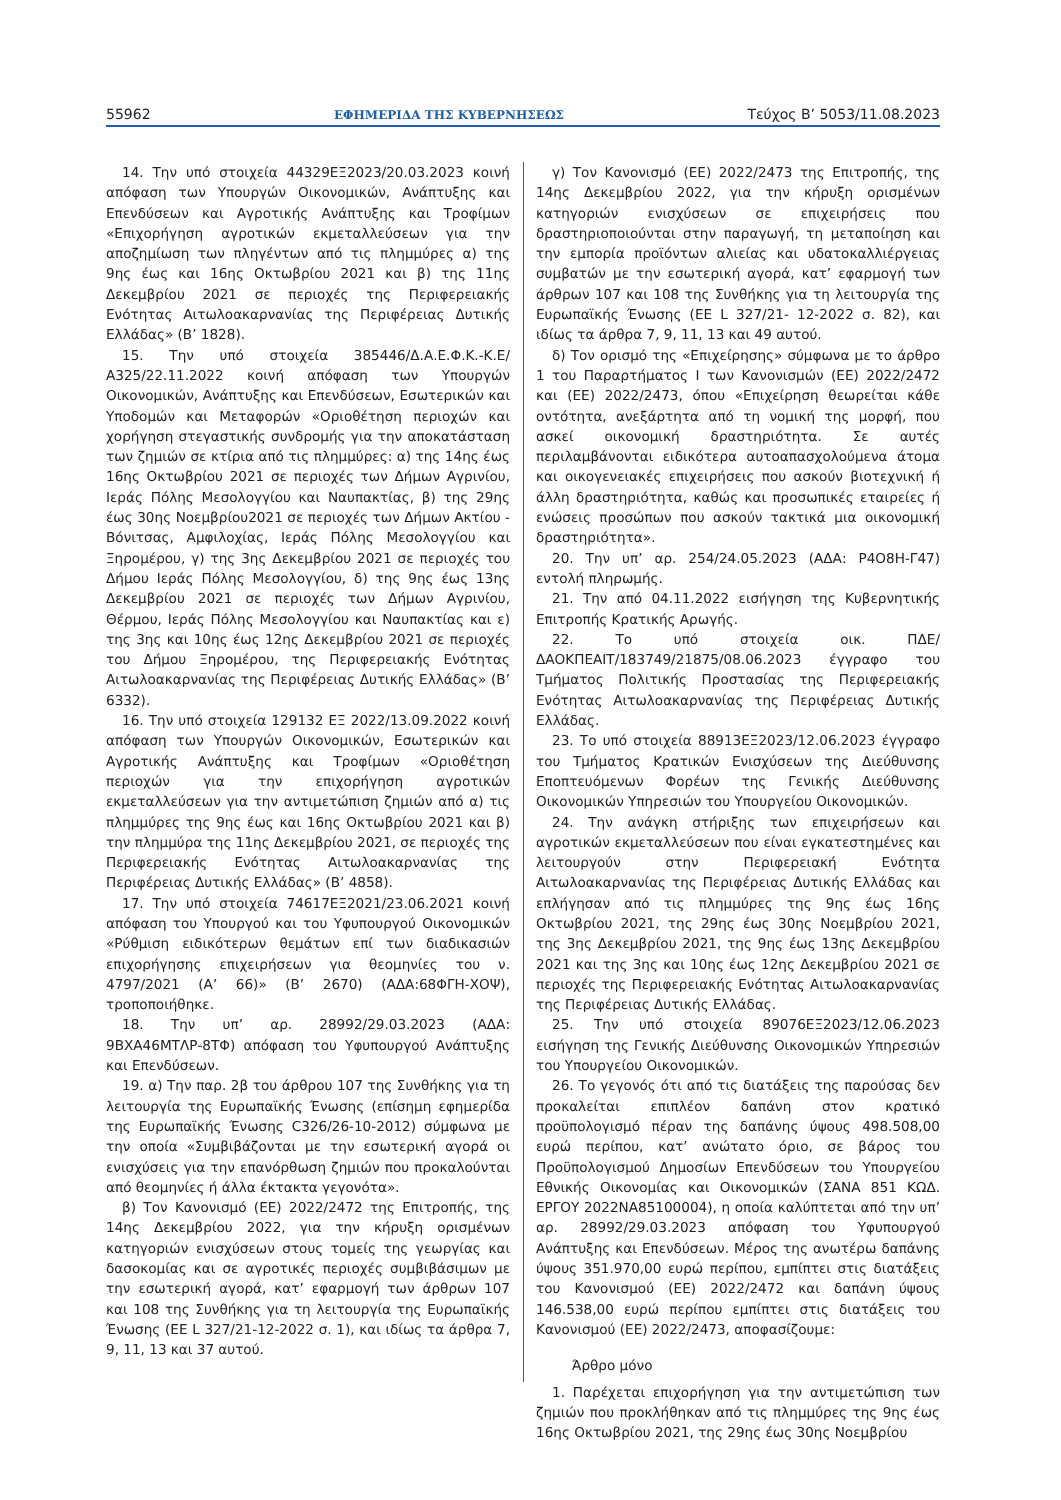55962 ΕΦΗΜΕΡΙΔΑ ΤΗΣ ΚΥΒΕΡΝΗΣΕΩΣ Τεύχος B’ 5053/11.08.2023
14. Την υπό στοιχεία 44329ΕΞ2023/20.03.2023 κοινή απόφαση των Υπουργών Οικονομικών, Ανάπτυξης και Επενδύσεων και Αγροτικής Ανάπτυξης και Τροφίμων «Επιχορήγηση αγροτικών εκμεταλλεύσεων για την αποζημίωση των πληγέντων από τις πλημμύρες α) της 9ης έως και 16ης Οκτωβρίου 2021 και β) της 11ης Δεκεμβρίου 2021 σε περιοχές της Περιφερειακής Ενότητας Αιτωλοακαρνανίας της Περιφέρειας Δυτικής Ελλάδας» (Β’ 1828).
15. Την υπό στοιχεία 385446/Δ.Α.Ε.Φ.Κ.-Κ.Ε/Α325/22.11.2022 κοινή απόφαση των Υπουργών Οικονομικών, Ανάπτυξης και Επενδύσεων, Εσωτερικών και Υποδομών και Μεταφορών «Οριοθέτηση περιοχών και χορήγηση στεγαστικής συνδρομής για την αποκατάσταση των ζημιών σε κτίρια από τις πλημμύρες: α) της 14ης έως 16ης Οκτωβρίου 2021 σε περιοχές των Δήμων Αγρινίου, Ιεράς Πόλης Μεσολογγίου και Ναυπακτίας, β) της 29ης έως 30ης Νοεμβρίου2021 σε περιοχές των Δήμων Ακτίου - Βόνιτσας, Αμφιλοχίας, Ιεράς Πόλης Μεσολογγίου και Ξηρομέρου, γ) της 3ης Δεκεμβρίου 2021 σε περιοχές του Δήμου Ιεράς Πόλης Μεσολογγίου, δ) της 9ης έως 13ης Δεκεμβρίου 2021 σε περιοχές των Δήμων Αγρινίου, Θέρμου, Ιεράς Πόλης Μεσολογγίου και Ναυπακτίας και ε) της 3ης και 10ης έως 12ης Δεκεμβρίου 2021 σε περιοχές του Δήμου Ξηρομέρου, της Περιφερειακής Ενότητας Αιτωλοακαρνανίας της Περιφέρειας Δυτικής Ελλάδας» (Β’ 6332).
16. Την υπό στοιχεία 129132 ΕΞ 2022/13.09.2022 κοινή απόφαση των Υπουργών Οικονομικών, Εσωτερικών και Αγροτικής Ανάπτυξης και Τροφίμων «Οριοθέτηση περιοχών για την επιχορήγηση αγροτικών εκμεταλλεύσεων για την αντιμετώπιση ζημιών από α) τις πλημμύρες της 9ης έως και 16ης Οκτωβρίου 2021 και β) την πλημμύρα της 11ης Δεκεμβρίου 2021, σε περιοχές της Περιφερειακής Ενότητας Αιτωλοακαρνανίας της Περιφέρειας Δυτικής Ελλάδας» (Β’ 4858).
17. Την υπό στοιχεία 74617ΕΞ2021/23.06.2021 κοινή απόφαση του Υπουργού και του Υφυπουργού Οικονομικών «Ρύθμιση ειδικότερων θεμάτων επί των διαδικασιών επιχορήγησης επιχειρήσεων για θεομηνίες του ν. 4797/2021 (Α’ 66)» (Β’ 2670) (ΑΔΑ:68ΦΓΗ-ΧΟΨ), τροποποιήθηκε.
18. Την υπ’ αρ. 28992/29.03.2023 (ΑΔΑ: 9ΒΧΑ46ΜΤΛΡ-8ΤΦ) απόφαση του Υφυπουργού Ανάπτυξης και Επενδύσεων.
19. α) Την παρ. 2β του άρθρου 107 της Συνθήκης για τη λειτουργία της Ευρωπαϊκής Ένωσης (επίσημη εφημερίδα της Ευρωπαϊκής Ένωσης C326/26-10-2012) σύμφωνα με την οποία «Συμβιβάζονται με την εσωτερική αγορά οι ενισχύσεις για την επανόρθωση ζημιών που προκαλούνται από θεομηνίες ή άλλα έκτακτα γεγονότα».
β) Τον Κανονισμό (ΕΕ) 2022/2472 της Επιτροπής, της 14ης Δεκεμβρίου 2022, για την κήρυξη ορισμένων κατηγοριών ενισχύσεων στους τομείς της γεωργίας και δασοκομίας και σε αγροτικές περιοχές συμβιβάσιμων με την εσωτερική αγορά, κατ’ εφαρμογή των άρθρων 107 και 108 της Συνθήκης για τη λειτουργία της Ευρωπαϊκής Ένωσης (EE L 327/21-12-2022 σ. 1), και ιδίως τα άρθρα 7, 9, 11, 13 και 37 αυτού.
γ) Τον Κανονισμό (ΕΕ) 2022/2473 της Επιτροπής, της 14ης Δεκεμβρίου 2022, για την κήρυξη ορισμένων κατηγοριών ενισχύσεων σε επιχειρήσεις που δραστηριοποιούνται στην παραγωγή, τη μεταποίηση και την εμπορία προϊόντων αλιείας και υδατοκαλλιέργειας συμβατών με την εσωτερική αγορά, κατ’ εφαρμογή των άρθρων 107 και 108 της Συνθήκης για τη λειτουργία της Ευρωπαϊκής Ένωσης (EE L 327/21- 12-2022 σ. 82), και ιδίως τα άρθρα 7, 9, 11, 13 και 49 αυτού.
δ) Τον ορισμό της «Επιχείρησης» σύμφωνα με το άρθρο 1 του Παραρτήματος Ι των Κανονισμών (ΕΕ) 2022/2472 και (ΕΕ) 2022/2473, όπου «Επιχείρηση θεωρείται κάθε οντότητα, ανεξάρτητα από τη νομική της μορφή, που ασκεί οικονομική δραστηριότητα. Σε αυτές περιλαμβάνονται ειδικότερα αυτοαπασχολούμενα άτομα και οικογενειακές επιχειρήσεις που ασκούν βιοτεχνική ή άλλη δραστηριότητα, καθώς και προσωπικές εταιρείες ή ενώσεις προσώπων που ασκούν τακτικά μια οικονομική δραστηριότητα».
20. Την υπ’ αρ. 254/24.05.2023 (ΑΔΑ: Ρ4Ο8Η-Γ47) εντολή πληρωμής.
21. Την από 04.11.2022 εισήγηση της Κυβερνητικής Επιτροπής Κρατικής Αρωγής.
22. Το υπό στοιχεία οικ. ΠΔΕ/ΔΑΟΚΠΕΑΙΤ/183749/21875/08.06.2023 έγγραφο του Τμήματος Πολιτικής Προστασίας της Περιφερειακής Ενότητας Αιτωλοακαρνανίας της Περιφέρειας Δυτικής Ελλάδας.
23. Το υπό στοιχεία 88913ΕΞ2023/12.06.2023 έγγραφο του Τμήματος Κρατικών Ενισχύσεων της Διεύθυνσης Εποπτευόμενων Φορέων της Γενικής Διεύθυνσης Οικονομικών Υπηρεσιών του Υπουργείου Οικονομικών.
24. Την ανάγκη στήριξης των επιχειρήσεων και αγροτικών εκμεταλλεύσεων που είναι εγκατεστημένες και λειτουργούν στην Περιφερειακή Ενότητα Αιτωλοακαρνανίας της Περιφέρειας Δυτικής Ελλάδας και επλήγησαν από τις πλημμύρες της 9ης έως 16ης Οκτωβρίου 2021, της 29ης έως 30ης Νοεμβρίου 2021, της 3ης Δεκεμβρίου 2021, της 9ης έως 13ης Δεκεμβρίου 2021 και της 3ης και 10ης έως 12ης Δεκεμβρίου 2021 σε περιοχές της Περιφερειακής Ενότητας Αιτωλοακαρνανίας της Περιφέρειας Δυτικής Ελλάδας.
25. Την υπό στοιχεία 89076ΕΞ2023/12.06.2023 εισήγηση της Γενικής Διεύθυνσης Οικονομικών Υπηρεσιών του Υπουργείου Οικονομικών.
26. Το γεγονός ότι από τις διατάξεις της παρούσας δεν προκαλείται επιπλέον δαπάνη στον κρατικό προϋπολογισμό πέραν της δαπάνης ύψους 498.508,00 ευρώ περίπου, κατ’ ανώτατο όριο, σε βάρος του Προϋπολογισμού Δημοσίων Επενδύσεων του Υπουργείου Εθνικής Οικονομίας και Οικονομικών (ΣΑΝΑ 851 ΚΩΔ. ΕΡΓΟΥ 2022ΝΑ85100004), η οποία καλύπτεται από την υπ’ αρ. 28992/29.03.2023 απόφαση του Υφυπουργού Ανάπτυξης και Επενδύσεων. Μέρος της ανωτέρω δαπάνης ύψους 351.970,00 ευρώ περίπου, εμπίπτει στις διατάξεις του Κανονισμού (ΕΕ) 2022/2472 και δαπάνη ύψους 146.538,00 ευρώ περίπου εμπίπτει στις διατάξεις του Κανονισμού (ΕΕ) 2022/2473, αποφασίζουμε:
Άρθρο μόνο
1. Παρέχεται επιχορήγηση για την αντιμετώπιση των ζημιών που προκλήθηκαν από τις πλημμύρες της 9ης έως 16ης Οκτωβρίου 2021, της 29ης έως 30ης Νοεμβρίου